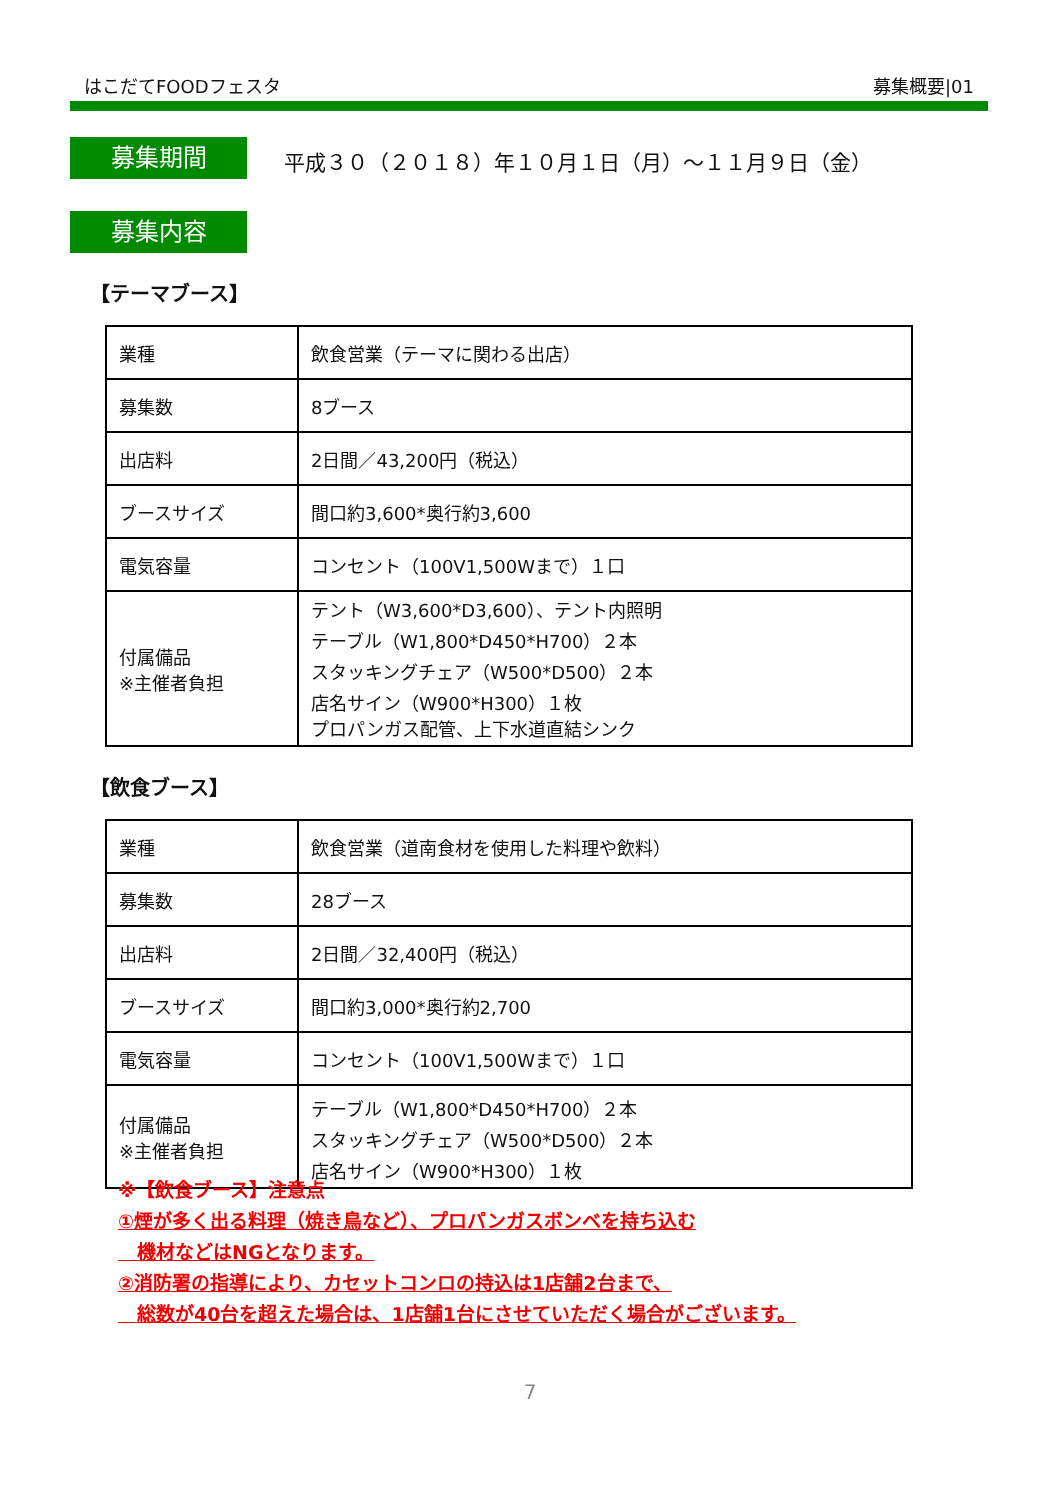はこだてFOODフェスタ 募集概要|01
募集期間
平成３０（２０１８）年１０月１日（月）～１１月９日（金）
募集内容
【テーマブース】
| 業種 | 飲食営業（テーマに関わる出店） |
| 募集数 | 8ブース |
| 出店料 | 2日間／43,200円（税込） |
| ブースサイズ | 間口約3,600*奥行約3,600 |
| 電気容量 | コンセント（100V1,500Wまで）１口 |
| 付属備品 ※主催者負担 | テント（W3,600*D3,600）、テント内照明 テーブル（W1,800*D450*H700）２本 スタッキングチェア（W500*D500）２本 店名サイン（W900*H300）１枚 プロパンガス配管、上下水道直結シンク |
【飲食ブース】
| 業種 | 飲食営業（道南食材を使用した料理や飲料） |
| 募集数 | 28ブース |
| 出店料 | 2日間／32,400円（税込） |
| ブースサイズ | 間口約3,000*奥行約2,700 |
| 電気容量 | コンセント（100V1,500Wまで）１口 |
| 付属備品 ※主催者負担 | テーブル（W1,800*D450*H700）２本 スタッキングチェア（W500*D500）２本 店名サイン（W900*H300）１枚 |
※【飲食ブース】注意点
①煙が多く出る料理（焼き鳥など）、プロパンガスボンベを持ち込む
　機材などはNGとなります。
②消防署の指導により、カセットコンロの持込は1店舗2台まで、
　総数が40台を超えた場合は、1店舗1台にさせていただく場合がございます。
7